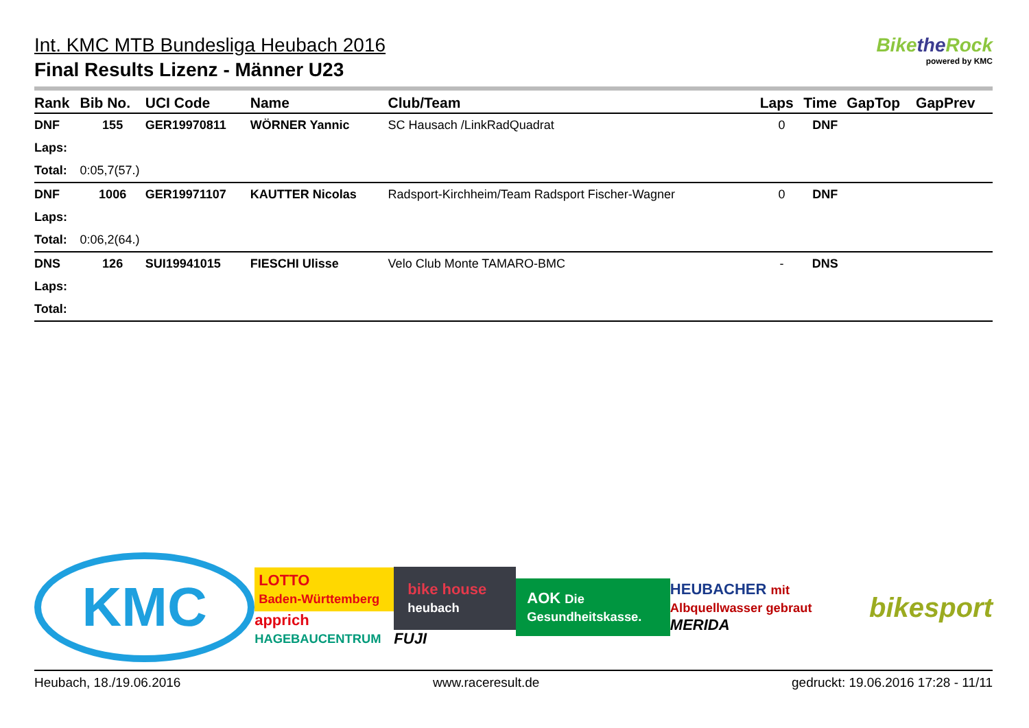Int. KMC MTB Bundesliga Heubach 2016
Final Results Lizenz - Männer U23
Bikethe Rock
powered by KMC
| Rank | Bib No. | UCI Code | Name | Club/Team | Laps | Time | GapTop | GapPrev |
| --- | --- | --- | --- | --- | --- | --- | --- | --- |
| DNF | 155 | GER19970811 | WÖRNER Yannic | SC Hausach /LinkRadQuadrat | 0 | DNF | | |
| Laps: | | | | | | | | |
| Total: | 0:05,7(57.) | | | | | | | |
| DNF | 1006 | GER19971107 | KAUTTER Nicolas | Radsport-Kirchheim/Team Radsport Fischer-Wagner | 0 | DNF | | |
| Laps: | | | | | | | | |
| Total: | 0:06,2(64.) | | | | | | | |
| DNS | 126 | SUI19941015 | FIESCHI Ulisse | Velo Club Monte TAMARO-BMC | - | DNS | | |
| Laps: | | | | | | | | |
| Total: | | | | | | | | |
KMC
LOTTO
Baden-Württemberg
apprich HAGEBAUCENTRUM
bike house heubach
FUJI
AOK Die Gesundheitskasse.
HEUBACHER mit Albquellwasser gebraut
MERIDA
bikesport
Heubach, 18./19.06.2016 www.raceresult.de gedruckt: 19.06.2016 17:28 - 11/11